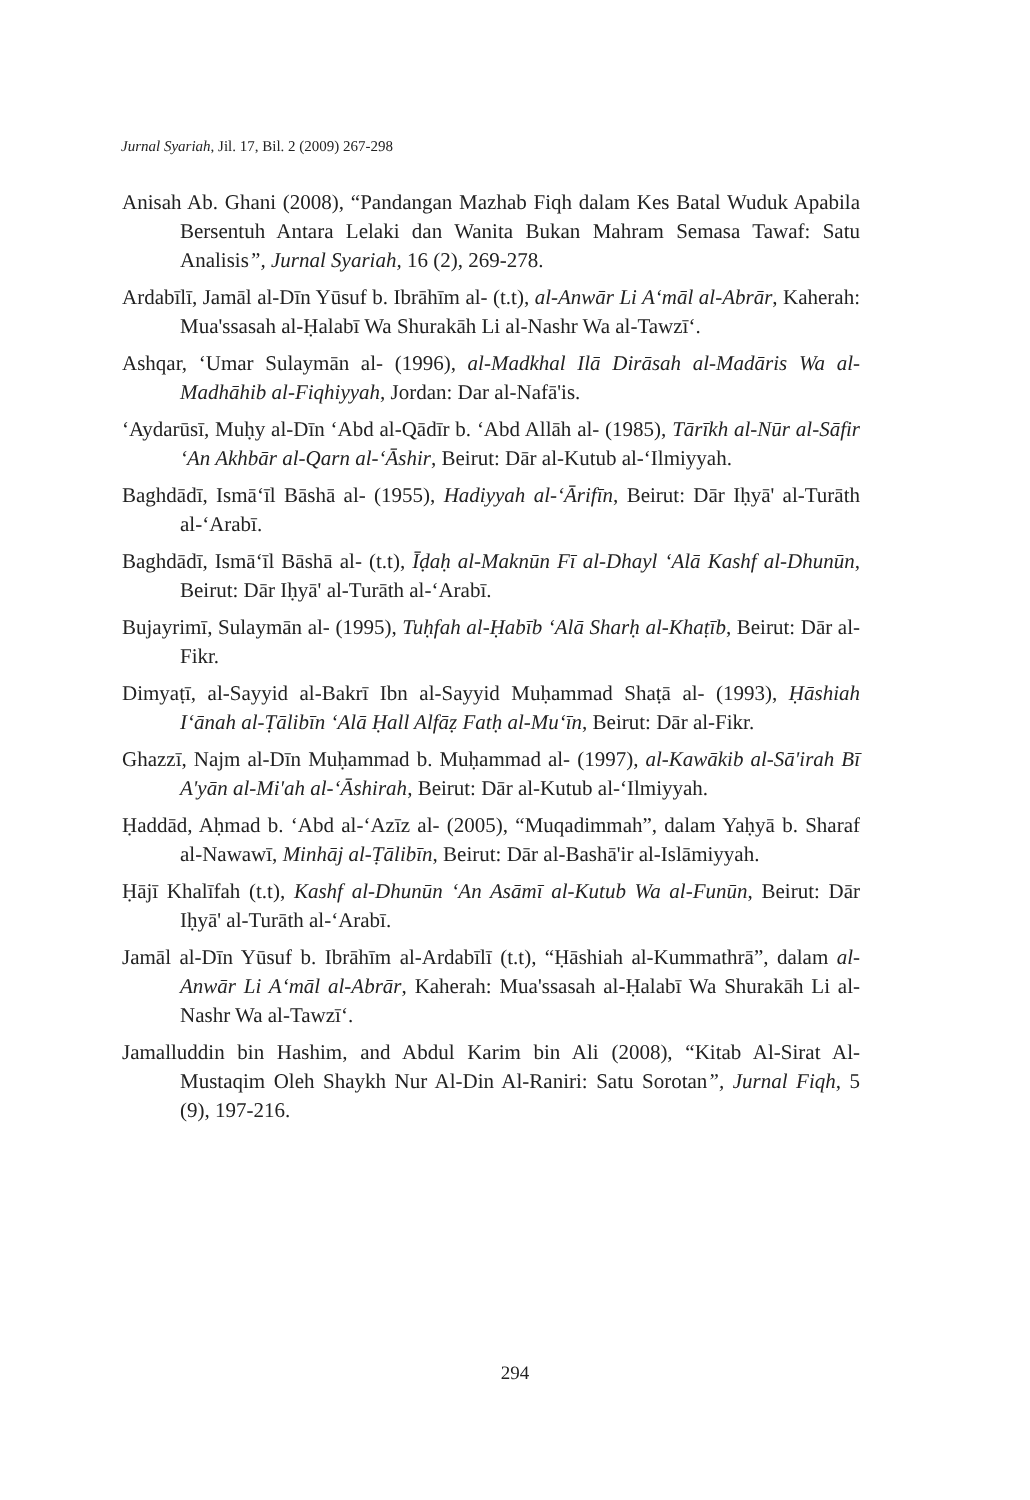Jurnal Syariah, Jil. 17, Bil. 2 (2009) 267-298
Anisah Ab. Ghani (2008), “Pandangan Mazhab Fiqh dalam Kes Batal Wuduk Apabila Bersentuh Antara Lelaki dan Wanita Bukan Mahram Semasa Tawaf: Satu Analisis”, Jurnal Syariah, 16 (2), 269-278.
Ardabīlī, Jamāl al-Dīn Yūsuf b. Ibrāhīm al- (t.t), al-Anwār Li A‘māl al-Abrār, Kaherah: Mua'ssasah al-Ḥalabī Wa Shurakāh Li al-Nashr Wa al-Tawzī‘.
Ashqar, ‘Umar Sulaymān al- (1996), al-Madkhal Ilā Dirāsah al-Madāris Wa al-Madhāhib al-Fiqhiyyah, Jordan: Dar al-Nafā'is.
‘Aydarūsī, Muḥy al-Dīn ‘Abd al-Qādīr b. ‘Abd Allāh al- (1985), Tārīkh al-Nūr al-Sāfir ‘An Akhbār al-Qarn al-‘Āshir, Beirut: Dār al-Kutub al-‘Ilmiyyah.
Baghdādī, Ismā‘īl Bāshā al- (1955), Hadiyyah al-‘Ārifīn, Beirut: Dār Iḥyā' al-Turāth al-‘Arabī.
Baghdādī, Ismā‘īl Bāshā al- (t.t), Īḍaḥ al-Maknūn Fī al-Dhayl ‘Alā Kashf al-Dhunūn, Beirut: Dār Iḥyā' al-Turāth al-‘Arabī.
Bujayrimī, Sulaymān al- (1995), Tuḥfah al-Ḥabīb ‘Alā Sharḥ al-Khaṭīb, Beirut: Dār al-Fikr.
Dimyaṭī, al-Sayyid al-Bakrī Ibn al-Sayyid Muḥammad Shaṭā al- (1993), Ḥāshiah I‘ānah al-Ṭālibīn ‘Alā Ḥall Alfāẓ Fatḥ al-Mu‘īn, Beirut: Dār al-Fikr.
Ghazzī, Najm al-Dīn Muḥammad b. Muḥammad al- (1997), al-Kawākib al-Sā'irah Bī A'yān al-Mi'ah al-‘Āshirah, Beirut: Dār al-Kutub al-‘Ilmiyyah.
Ḥaddād, Aḥmad b. ‘Abd al-‘Azīz al- (2005), “Muqadimmah”, dalam Yaḥyā b. Sharaf al-Nawawī, Minhāj al-Ṭālibīn, Beirut: Dār al-Bashā'ir al-Islāmiyyah.
Ḥājī Khalīfah (t.t), Kashf al-Dhunūn ‘An Asāmī al-Kutub Wa al-Funūn, Beirut: Dār Iḥyā' al-Turāth al-‘Arabī.
Jamāl al-Dīn Yūsuf b. Ibrāhīm al-Ardabīlī (t.t), “Ḥāshiah al-Kummathrā”, dalam al-Anwār Li A‘māl al-Abrār, Kaherah: Mua'ssasah al-Ḥalabī Wa Shurakāh Li al-Nashr Wa al-Tawzī‘.
Jamalluddin bin Hashim, and Abdul Karim bin Ali (2008), “Kitab Al-Sirat Al-Mustaqim Oleh Shaykh Nur Al-Din Al-Raniri: Satu Sorotan”, Jurnal Fiqh, 5 (9), 197-216.
294